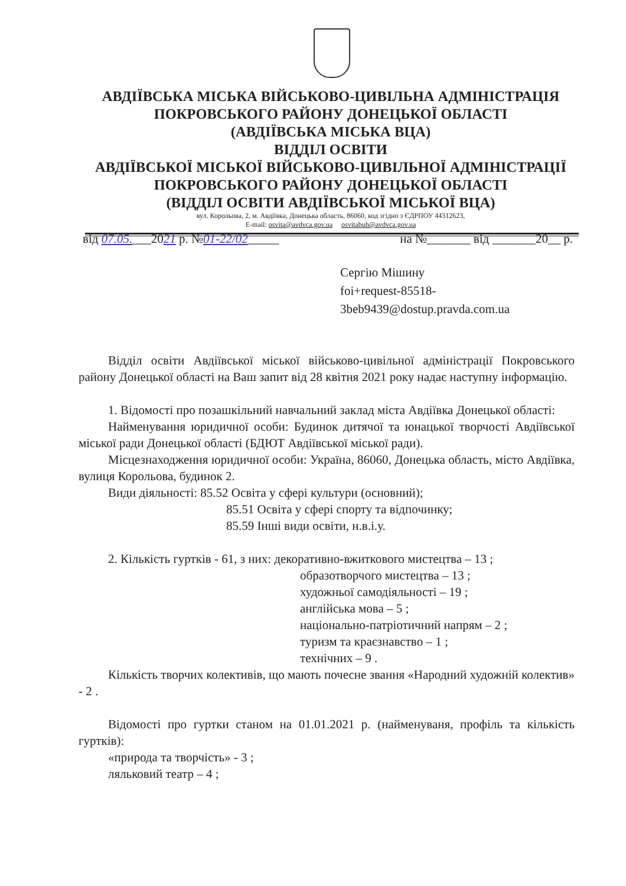АВДІЇВСЬКА МІСЬКА ВІЙСЬКОВО-ЦИВІЛЬНА АДМІНІСТРАЦІЯ
ПОКРОВСЬКОГО РАЙОНУ ДОНЕЦЬКОЇ ОБЛАСТІ
(АВДІЇВСЬКА МІСЬКА ВЦА)
ВІДДІЛ ОСВІТИ
АВДІЇВСЬКОЇ МІСЬКОЇ ВІЙСЬКОВО-ЦИВІЛЬНОЇ АДМІНІСТРАЦІЇ
ПОКРОВСЬКОГО РАЙОНУ ДОНЕЦЬКОЇ ОБЛАСТІ
(ВІДДІЛ ОСВІТИ АВДІЇВСЬКОЇ МІСЬКОЇ ВЦА)
вул. Корольова, 2, м. Авдіївка, Донецька область, 86060, код згідно з ЄДРПОУ 44312623,
E-mail: osvita@avdvca.gov.ua osvitabuh@avdvca.gov.ua
від 07.05.___2021 р. №01-22/02_____ на №_______ від _______20__ р.
Сергію Мішину
foi+request-85518-
3beb9439@dostup.pravda.com.ua
Відділ освіти Авдіївської міської військово-цивільної адміністрації Покровського району Донецької області на Ваш запит від 28 квітня 2021 року надає наступну інформацію.
1. Відомості про позашкільний навчальний заклад міста Авдіївка Донецької області:
Найменування юридичної особи: Будинок дитячої та юнацької творчості Авдіївської міської ради Донецької області (БДЮТ Авдіївської міської ради).
Місцезнаходження юридичної особи: Україна, 86060, Донецька область, місто Авдіївка, вулиця Корольова, будинок 2.
Види діяльності: 85.52 Освіта у сфері культури (основний);
85.51 Освіта у сфері спорту та відпочинку;
85.59 Інші види освіти, н.в.і.у.
2. Кількість гуртків - 61, з них: декоративно-вжиткового мистецтва – 13 ;
образотворчого мистецтва – 13 ;
художньої самодіяльності – 19 ;
англійська мова – 5 ;
національно-патріотичний напрям – 2 ;
туризм та краєзнавство – 1 ;
технічних – 9 .
Кількість творчих колективів, що мають почесне звання «Народний художній колектив» - 2 .
Відомості про гуртки станом на 01.01.2021 р. (найменуваня, профіль та кількість гуртків):
«природа та творчість» - 3 ;
ляльковий театр – 4 ;